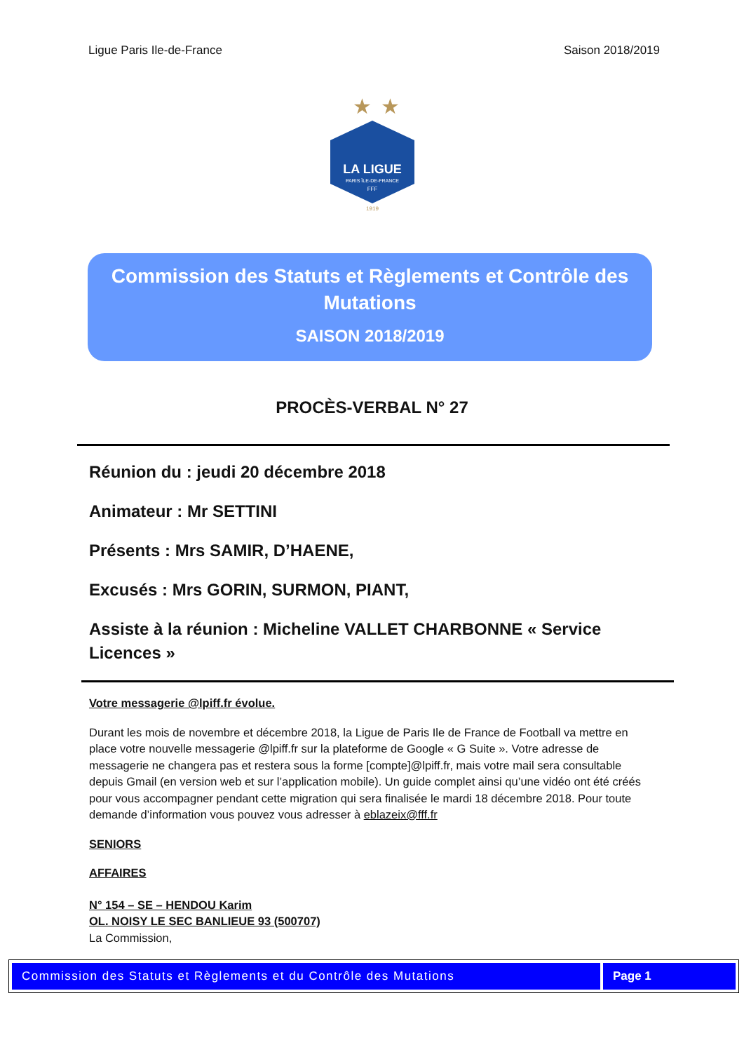Ligue Paris Ile-de-France Saison 2018/2019
★
★
LA LIGUE
PARIS ÎLE-DE-FRANCE
FFF
1919
Commission des Statuts et Règlements et Contrôle des Mutations
SAISON 2018/2019
PROCÈS-VERBAL N° 27
Réunion du : jeudi 20 décembre 2018
Animateur : Mr SETTINI
Présents : Mrs SAMIR, D’HAENE,
Excusés : Mrs GORIN, SURMON, PIANT,
Assiste à la réunion : Micheline VALLET CHARBONNE « Service Licences »
Votre messagerie @lpiff.fr évolue.
Durant les mois de novembre et décembre 2018, la Ligue de Paris Ile de France de Football va mettre en place votre nouvelle messagerie @lpiff.fr sur la plateforme de Google « G Suite ». Votre adresse de messagerie ne changera pas et restera sous la forme [compte]@lpiff.fr, mais votre mail sera consultable depuis Gmail (en version web et sur l’application mobile). Un guide complet ainsi qu’une vidéo ont été créés pour vous accompagner pendant cette migration qui sera finalisée le mardi 18 décembre 2018. Pour toute demande d’information vous pouvez vous adresser à eblazeix@fff.fr
SENIORS
AFFAIRES
N° 154 – SE – HENDOU Karim
OL. NOISY LE SEC BANLIEUE 93 (500707)
La Commission,
Commission des Statuts et Règlements et du Contrôle des Mutations
Page 1